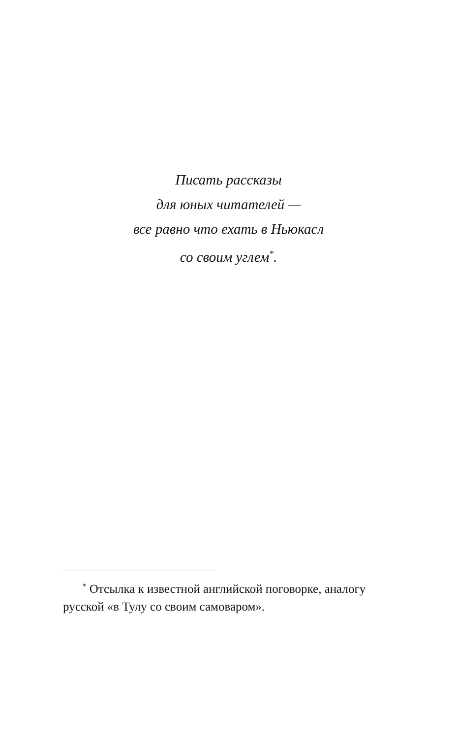Писать рассказы
для юных читателей —
все равно что ехать в Ньюкасл
со своим углем<sup>*</sup>.
<sup>*</sup> Отсылка к известной английской поговорке, аналогу русской «в Тулу со своим самоваром».